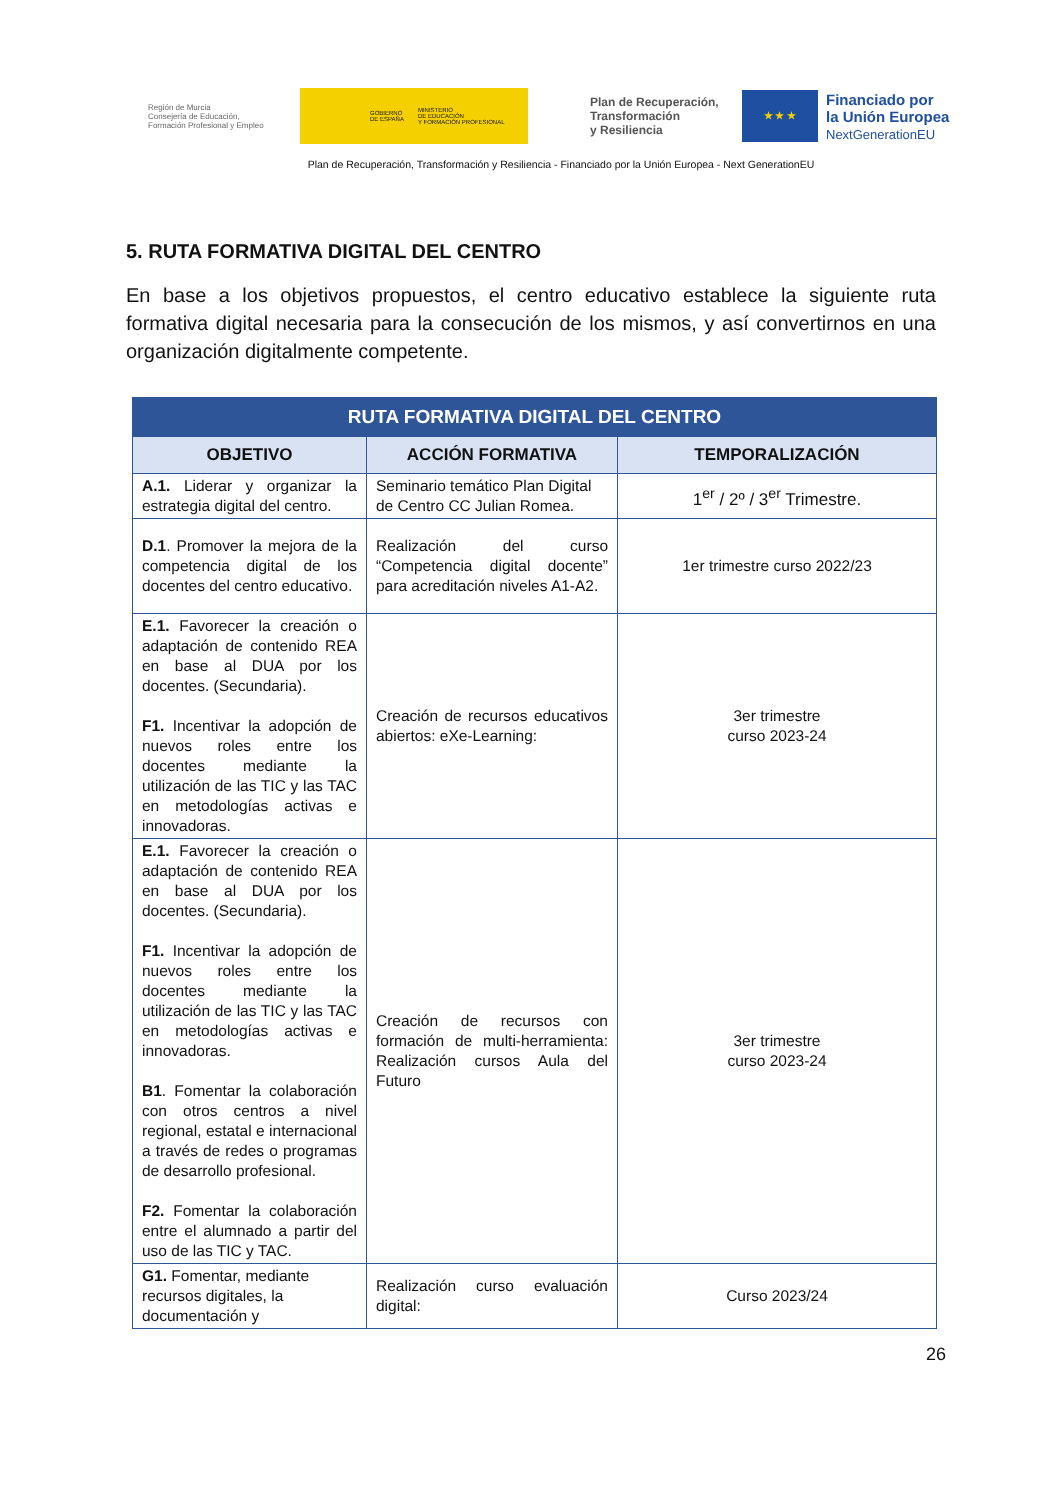Región de Murcia
Consejería de Educación,
Formación Profesional y Empleo
GOBIERNO
DE ESPAÑA MINISTERIO
DE EDUCACIÓN
Y FORMACIÓN PROFESIONAL
Plan de Recuperación,
Transformación
y Resiliencia
★ ★ ★
Financiado por
la Unión Europea
NextGenerationEU
Plan de Recuperación, Transformación y Resiliencia - Financiado por la Unión Europea - Next GenerationEU
5. RUTA FORMATIVA DIGITAL DEL CENTRO
En base a los objetivos propuestos, el centro educativo establece la siguiente ruta formativa digital necesaria para la consecución de los mismos, y así convertirnos en una organización digitalmente competente.
| RUTA FORMATIVA DIGITAL DEL CENTRO | | |
| --- | --- | --- |
| OBJETIVO | ACCIÓN FORMATIVA | TEMPORALIZACIÓN |
| A.1. Liderar y organizar la estrategia digital del centro. | Seminario temático Plan Digital de Centro CC Julian Romea. | 1<sup>er</sup> / 2º / 3<sup>er</sup> Trimestre. |
| D.1 . Promover la mejora de la competencia digital de los docentes del centro educativo. | Realización del curso “Competencia digital docente” para acreditación niveles A1-A2. | 1er trimestre curso 2022/23 |
| E.1. Favorecer la creación o adaptación de contenido REA en base al DUA por los docentes. (Secundaria). F1. Incentivar la adopción de nuevos roles entre los docentes mediante la utilización de las TIC y las TAC en metodologías activas e innovadoras. | Creación de recursos educativos abiertos: eXe-Learning: | 3er trimestre curso 2023-24 |
| E.1. Favorecer la creación o adaptación de contenido REA en base al DUA por los docentes. (Secundaria). F1. Incentivar la adopción de nuevos roles entre los docentes mediante la utilización de las TIC y las TAC en metodologías activas e innovadoras. B1 . Fomentar la colaboración con otros centros a nivel regional, estatal e internacional a través de redes o programas de desarrollo profesional. F2. Fomentar la colaboración entre el alumnado a partir del uso de las TIC y TAC. | Creación de recursos con formación de multi-herramienta: Realización cursos Aula del Futuro | 3er trimestre curso 2023-24 |
| G1. Fomentar, mediante recursos digitales, la documentación y | Realización curso evaluación digital: | Curso 2023/24 |
26